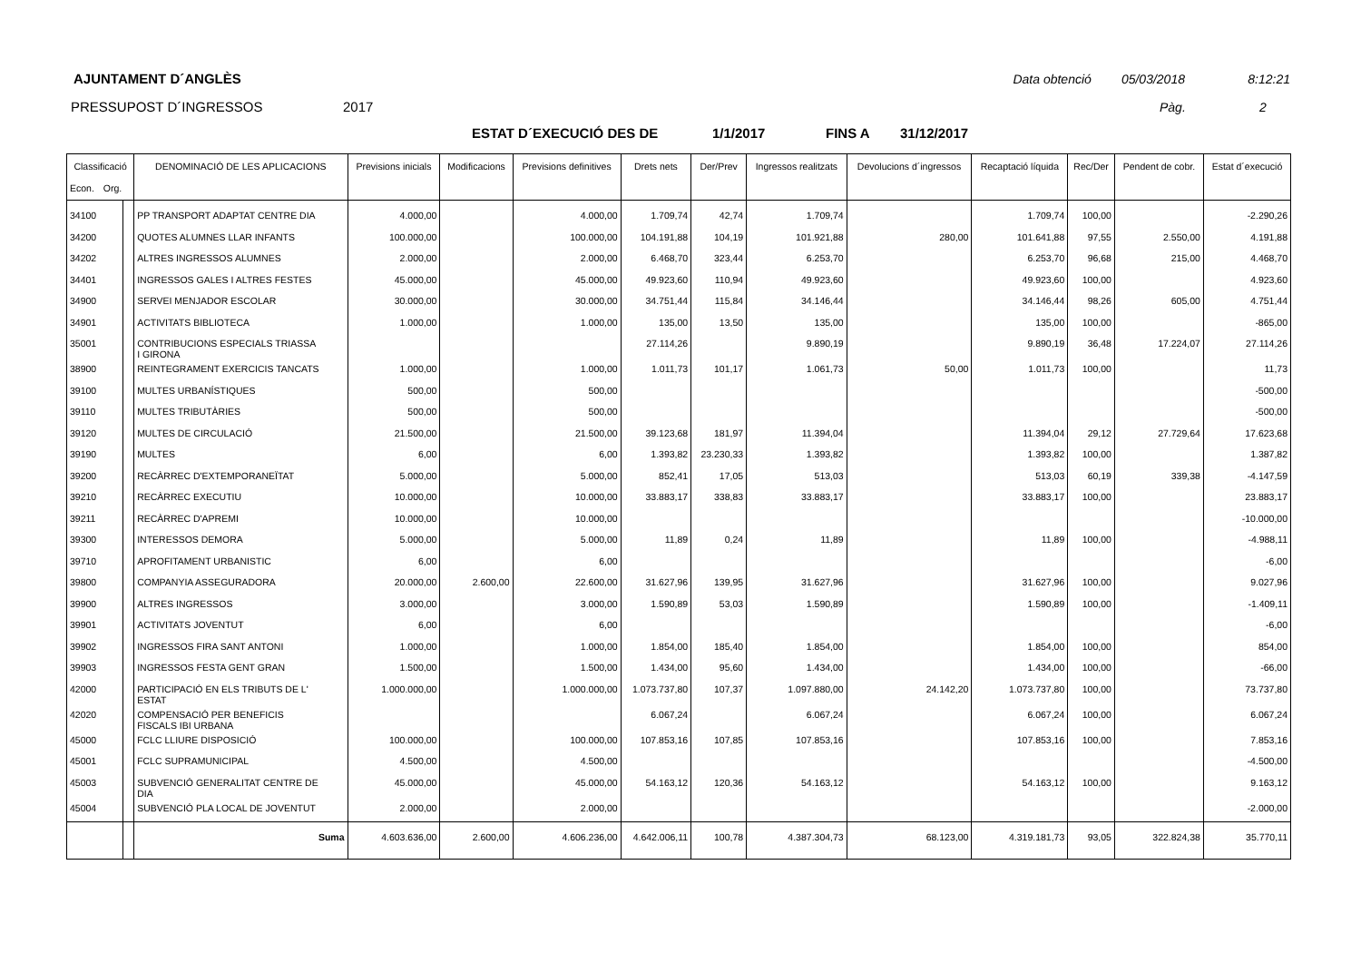AJUNTAMENT D´ANGLÈS Data obtenció 05/03/2018 8:12:21
PRESSUPOST D´INGRESSOS 2017 Pàg. 2
ESTAT D´EXECUCIÓ DES DE 1/1/2017 FINS A 31/12/2017
| Classificació Econ. Org. | | DENOMINACIÓ DE LES APLICACIONS | Previsions inicials | Modificacions | Previsions definitives | Drets nets | Der/Prev | Ingressos realitzats | Devolucions d´ingressos | Recaptació líquida | Rec/Der | Pendent de cobr. | Estat d´execució |
| --- | --- | --- | --- | --- | --- | --- | --- | --- | --- | --- | --- | --- | --- |
| 34100 | | PP TRANSPORT ADAPTAT CENTRE DIA | 4.000,00 | | 4.000,00 | 1.709,74 | 42,74 | 1.709,74 | | 1.709,74 | 100,00 | | -2.290,26 |
| 34200 | | QUOTES ALUMNES LLAR INFANTS | 100.000,00 | | 100.000,00 | 104.191,88 | 104,19 | 101.921,88 | 280,00 | 101.641,88 | 97,55 | 2.550,00 | 4.191,88 |
| 34202 | | ALTRES INGRESSOS ALUMNES | 2.000,00 | | 2.000,00 | 6.468,70 | 323,44 | 6.253,70 | | 6.253,70 | 96,68 | 215,00 | 4.468,70 |
| 34401 | | INGRESSOS GALES I ALTRES FESTES | 45.000,00 | | 45.000,00 | 49.923,60 | 110,94 | 49.923,60 | | 49.923,60 | 100,00 | | 4.923,60 |
| 34900 | | SERVEI MENJADOR ESCOLAR | 30.000,00 | | 30.000,00 | 34.751,44 | 115,84 | 34.146,44 | | 34.146,44 | 98,26 | 605,00 | 4.751,44 |
| 34901 | | ACTIVITATS BIBLIOTECA | 1.000,00 | | 1.000,00 | 135,00 | 13,50 | 135,00 | | 135,00 | 100,00 | | -865,00 |
| 35001 | | CONTRIBUCIONS ESPECIALS TRIASSA I GIRONA | | | | 27.114,26 | | 9.890,19 | | 9.890,19 | 36,48 | 17.224,07 | 27.114,26 |
| 38900 | | REINTEGRAMENT EXERCICIS TANCATS | 1.000,00 | | 1.000,00 | 1.011,73 | 101,17 | 1.061,73 | 50,00 | 1.011,73 | 100,00 | | 11,73 |
| 39100 | | MULTES URBANÍSTIQUES | 500,00 | | 500,00 | | | | | | | | -500,00 |
| 39110 | | MULTES TRIBUTÀRIES | 500,00 | | 500,00 | | | | | | | | -500,00 |
| 39120 | | MULTES DE CIRCULACIÓ | 21.500,00 | | 21.500,00 | 39.123,68 | 181,97 | 11.394,04 | | 11.394,04 | 29,12 | 27.729,64 | 17.623,68 |
| 39190 | | MULTES | 6,00 | | 6,00 | 1.393,82 | 23.230,33 | 1.393,82 | | 1.393,82 | 100,00 | | 1.387,82 |
| 39200 | | RECÀRREC D'EXTEMPORANEÏTAT | 5.000,00 | | 5.000,00 | 852,41 | 17,05 | 513,03 | | 513,03 | 60,19 | 339,38 | -4.147,59 |
| 39210 | | RECÀRREC EXECUTIU | 10.000,00 | | 10.000,00 | 33.883,17 | 338,83 | 33.883,17 | | 33.883,17 | 100,00 | | 23.883,17 |
| 39211 | | RECÀRREC D'APREMI | 10.000,00 | | 10.000,00 | | | | | | | | -10.000,00 |
| 39300 | | INTERESSOS DEMORA | 5.000,00 | | 5.000,00 | 11,89 | 0,24 | 11,89 | | 11,89 | 100,00 | | -4.988,11 |
| 39710 | | APROFITAMENT URBANISTIC | 6,00 | | 6,00 | | | | | | | | -6,00 |
| 39800 | | COMPANYIA ASSEGURADORA | 20.000,00 | 2.600,00 | 22.600,00 | 31.627,96 | 139,95 | 31.627,96 | | 31.627,96 | 100,00 | | 9.027,96 |
| 39900 | | ALTRES INGRESSOS | 3.000,00 | | 3.000,00 | 1.590,89 | 53,03 | 1.590,89 | | 1.590,89 | 100,00 | | -1.409,11 |
| 39901 | | ACTIVITATS JOVENTUT | 6,00 | | 6,00 | | | | | | | | -6,00 |
| 39902 | | INGRESSOS FIRA SANT ANTONI | 1.000,00 | | 1.000,00 | 1.854,00 | 185,40 | 1.854,00 | | 1.854,00 | 100,00 | | 854,00 |
| 39903 | | INGRESSOS FESTA GENT GRAN | 1.500,00 | | 1.500,00 | 1.434,00 | 95,60 | 1.434,00 | | 1.434,00 | 100,00 | | -66,00 |
| 42000 | | PARTICIPACIÓ EN ELS TRIBUTS DE L' ESTAT | 1.000.000,00 | | 1.000.000,00 | 1.073.737,80 | 107,37 | 1.097.880,00 | 24.142,20 | 1.073.737,80 | 100,00 | | 73.737,80 |
| 42020 | | COMPENSACIÓ PER BENEFICIS FISCALS IBI URBANA | | | | 6.067,24 | | 6.067,24 | | 6.067,24 | 100,00 | | 6.067,24 |
| 45000 | | FCLC LLIURE DISPOSICIÓ | 100.000,00 | | 100.000,00 | 107.853,16 | 107,85 | 107.853,16 | | 107.853,16 | 100,00 | | 7.853,16 |
| 45001 | | FCLC SUPRAMUNICIPAL | 4.500,00 | | 4.500,00 | | | | | | | | -4.500,00 |
| 45003 | | SUBVENCIÓ GENERALITAT CENTRE DE DIA | 45.000,00 | | 45.000,00 | 54.163,12 | 120,36 | 54.163,12 | | 54.163,12 | 100,00 | | 9.163,12 |
| 45004 | | SUBVENCIÓ PLA LOCAL DE JOVENTUT | 2.000,00 | | 2.000,00 | | | | | | | | -2.000,00 |
| | | Suma | 4.603.636,00 | 2.600,00 | 4.606.236,00 | 4.642.006,11 | 100,78 | 4.387.304,73 | 68.123,00 | 4.319.181,73 | 93,05 | 322.824,38 | 35.770,11 |